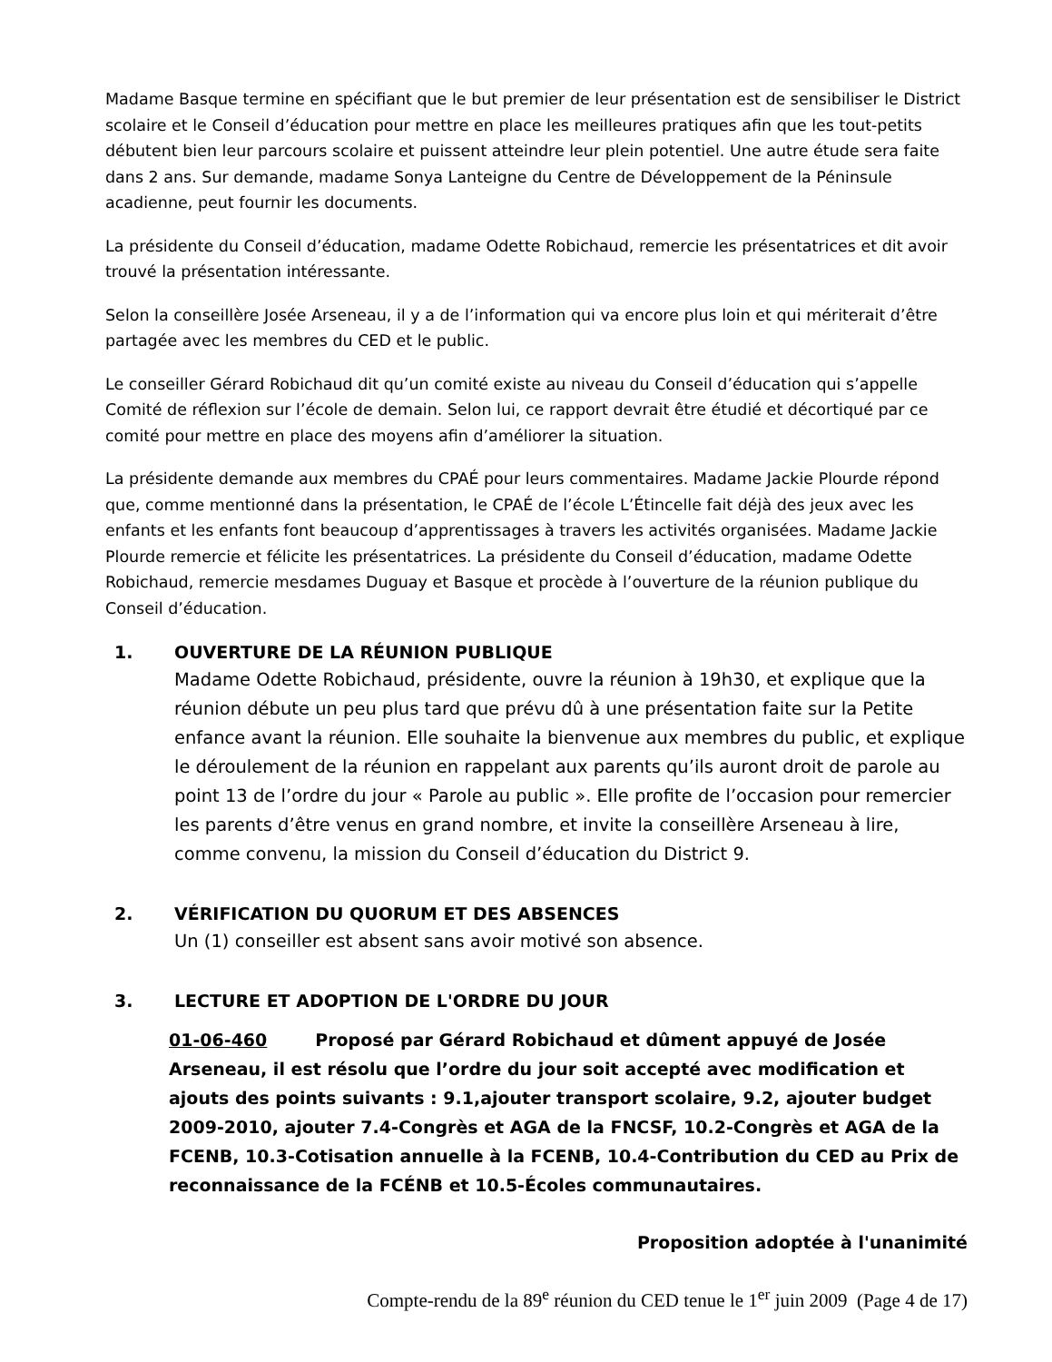Madame Basque termine en spécifiant que le but premier de leur présentation est de sensibiliser le District scolaire et le Conseil d’éducation pour mettre en place les meilleures pratiques afin que les tout-petits débutent bien leur parcours scolaire et puissent atteindre leur plein potentiel. Une autre étude sera faite dans 2 ans. Sur demande, madame Sonya Lanteigne du Centre de Développement de la Péninsule acadienne, peut fournir les documents.
La présidente du Conseil d’éducation, madame Odette Robichaud, remercie les présentatrices et dit avoir trouvé la présentation intéressante.
Selon la conseillère Josée Arseneau, il y a de l’information qui va encore plus loin et qui mériterait d’être partagée avec les membres du CED et le public.
Le conseiller Gérard Robichaud dit qu’un comité existe au niveau du Conseil d’éducation qui s’appelle Comité de réflexion sur l’école de demain. Selon lui, ce rapport devrait être étudié et décortiqué par ce comité pour mettre en place des moyens afin d’améliorer la situation.
La présidente demande aux membres du CPAÉ pour leurs commentaires. Madame Jackie Plourde répond que, comme mentionné dans la présentation, le CPAÉ de l’école L’Étincelle fait déjà des jeux avec les enfants et les enfants font beaucoup d’apprentissages à travers les activités organisées. Madame Jackie Plourde remercie et félicite les présentatrices. La présidente du Conseil d’éducation, madame Odette Robichaud, remercie mesdames Duguay et Basque et procède à l’ouverture de la réunion publique du Conseil d’éducation.
1. OUVERTURE DE LA RÉUNION PUBLIQUE
Madame Odette Robichaud, présidente, ouvre la réunion à 19h30, et explique que la réunion débute un peu plus tard que prévu dû à une présentation faite sur la Petite enfance avant la réunion. Elle souhaite la bienvenue aux membres du public, et explique le déroulement de la réunion en rappelant aux parents qu’ils auront droit de parole au point 13 de l’ordre du jour « Parole au public ». Elle profite de l’occasion pour remercier les parents d’être venus en grand nombre, et invite la conseillère Arseneau à lire, comme convenu, la mission du Conseil d’éducation du District 9.
2. VÉRIFICATION DU QUORUM ET DES ABSENCES
Un (1) conseiller est absent sans avoir motivé son absence.
3. LECTURE ET ADOPTION DE L'ORDRE DU JOUR
01-06-460 Proposé par Gérard Robichaud et dûment appuyé de Josée Arseneau, il est résolu que l’ordre du jour soit accepté avec modification et ajouts des points suivants : 9.1,ajouter transport scolaire, 9.2, ajouter budget 2009-2010, ajouter 7.4-Congrès et AGA de la FNCSF, 10.2-Congrès et AGA de la FCENB, 10.3-Cotisation annuelle à la FCENB, 10.4-Contribution du CED au Prix de reconnaissance de la FCÉNB et 10.5-Écoles communautaires.
Proposition adoptée à l'unanimité
Compte-rendu de la 89<sup>e</sup> réunion du CED tenue le 1<sup>er</sup> juin 2009 (Page 4 de 17)